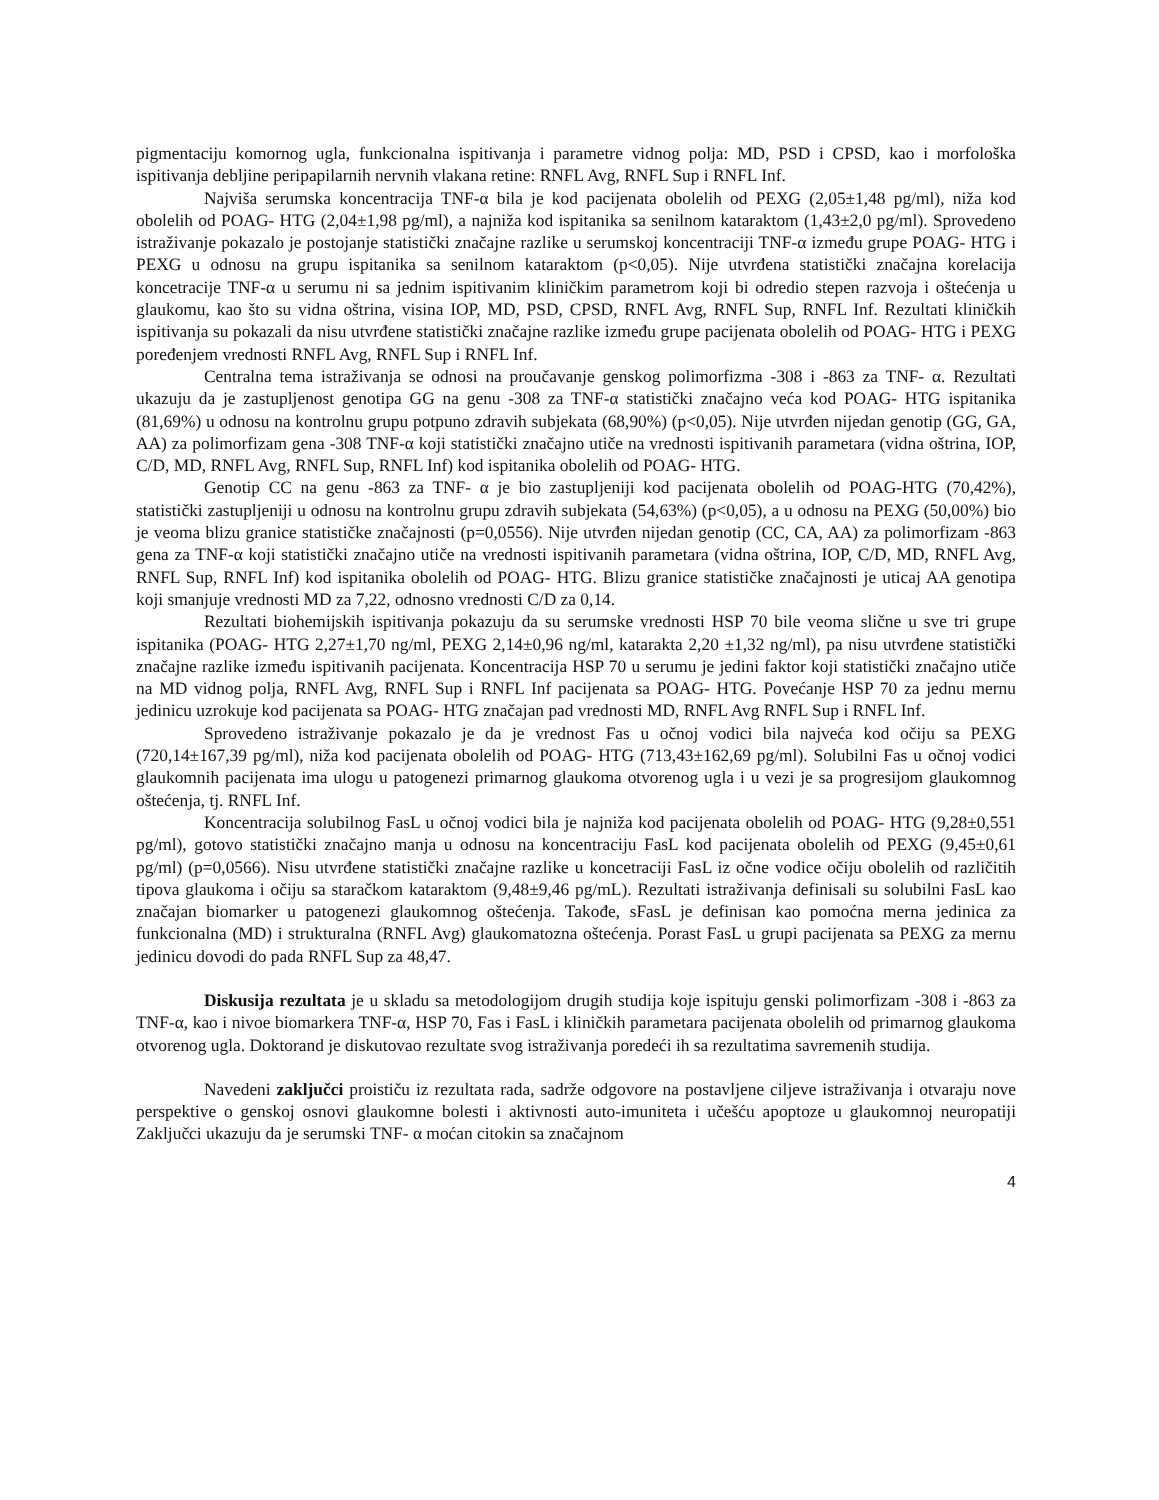pigmentaciju komornog ugla, funkcionalna ispitivanja i parametre vidnog polja: MD, PSD i CPSD, kao i morfološka ispitivanja debljine peripapilarnih nervnih vlakana retine: RNFL Avg, RNFL Sup i RNFL Inf.
Najviša serumska koncentracija TNF-α bila je kod pacijenata obolelih od PEXG (2,05±1,48 pg/ml), niža kod obolelih od POAG- HTG (2,04±1,98 pg/ml), a najniža kod ispitanika sa senilnom kataraktom (1,43±2,0 pg/ml). Sprovedeno istraživanje pokazalo je postojanje statistički značajne razlike u serumskoj koncentraciji TNF-α između grupe POAG- HTG i PEXG u odnosu na grupu ispitanika sa senilnom kataraktom (p<0,05). Nije utvrđena statistički značajna korelacija koncetracije TNF-α u serumu ni sa jednim ispitivanim kliničkim parametrom koji bi odredio stepen razvoja i oštećenja u glaukomu, kao što su vidna oštrina, visina IOP, MD, PSD, CPSD, RNFL Avg, RNFL Sup, RNFL Inf. Rezultati kliničkih ispitivanja su pokazali da nisu utvrđene statistički značajne razlike između grupe pacijenata obolelih od POAG- HTG i PEXG poređenjem vrednosti RNFL Avg, RNFL Sup i RNFL Inf.
Centralna tema istraživanja se odnosi na proučavanje genskog polimorfizma -308 i -863 za TNF- α. Rezultati ukazuju da je zastupljenost genotipa GG na genu -308 za TNF-α statistički značajno veća kod POAG- HTG ispitanika (81,69%) u odnosu na kontrolnu grupu potpuno zdravih subjekata (68,90%) (p<0,05). Nije utvrđen nijedan genotip (GG, GA, AA) za polimorfizam gena -308 TNF-α koji statistički značajno utiče na vrednosti ispitivanih parametara (vidna oštrina, IOP, C/D, MD, RNFL Avg, RNFL Sup, RNFL Inf) kod ispitanika obolelih od POAG- HTG.
Genotip CC na genu -863 za TNF- α je bio zastupljeniji kod pacijenata obolelih od POAG-HTG (70,42%), statistički zastupljeniji u odnosu na kontrolnu grupu zdravih subjekata (54,63%) (p<0,05), a u odnosu na PEXG (50,00%) bio je veoma blizu granice statističke značajnosti (p=0,0556). Nije utvrđen nijedan genotip (CC, CA, AA) za polimorfizam -863 gena za TNF-α koji statistički značajno utiče na vrednosti ispitivanih parametara (vidna oštrina, IOP, C/D, MD, RNFL Avg, RNFL Sup, RNFL Inf) kod ispitanika obolelih od POAG- HTG. Blizu granice statističke značajnosti je uticaj AA genotipa koji smanjuje vrednosti MD za 7,22, odnosno vrednosti C/D za 0,14.
Rezultati biohemijskih ispitivanja pokazuju da su serumske vrednosti HSP 70 bile veoma slične u sve tri grupe ispitanika (POAG- HTG 2,27±1,70 ng/ml, PEXG 2,14±0,96 ng/ml, katarakta 2,20 ±1,32 ng/ml), pa nisu utvrđene statistički značajne razlike između ispitivanih pacijenata. Koncentracija HSP 70 u serumu je jedini faktor koji statistički značajno utiče na MD vidnog polja, RNFL Avg, RNFL Sup i RNFL Inf pacijenata sa POAG- HTG. Povećanje HSP 70 za jednu mernu jedinicu uzrokuje kod pacijenata sa POAG- HTG značajan pad vrednosti MD, RNFL Avg RNFL Sup i RNFL Inf.
Sprovedeno istraživanje pokazalo je da je vrednost Fas u očnoj vodici bila najveća kod očiju sa PEXG (720,14±167,39 pg/ml), niža kod pacijenata obolelih od POAG- HTG (713,43±162,69 pg/ml). Solubilni Fas u očnoj vodici glaukomnih pacijenata ima ulogu u patogenezi primarnog glaukoma otvorenog ugla i u vezi je sa progresijom glaukomnog oštećenja, tj. RNFL Inf.
Koncentracija solubilnog FasL u očnoj vodici bila je najniža kod pacijenata obolelih od POAG- HTG (9,28±0,551 pg/ml), gotovo statistički značajno manja u odnosu na koncentraciju FasL kod pacijenata obolelih od PEXG (9,45±0,61 pg/ml) (p=0,0566). Nisu utvrđene statistički značajne razlike u koncetraciji FasL iz očne vodice očiju obolelih od različitih tipova glaukoma i očiju sa staračkom kataraktom (9,48±9,46 pg/mL). Rezultati istraživanja definisali su solubilni FasL kao značajan biomarker u patogenezi glaukomnog oštećenja. Takođe, sFasL je definisan kao pomoćna merna jedinica za funkcionalna (MD) i strukturalna (RNFL Avg) glaukomatozna oštećenja. Porast FasL u grupi pacijenata sa PEXG za mernu jedinicu dovodi do pada RNFL Sup za 48,47.
Diskusija rezultata je u skladu sa metodologijom drugih studija koje ispituju genski polimorfizam -308 i -863 za TNF-α, kao i nivoe biomarkera TNF-α, HSP 70, Fas i FasL i kliničkih parametara pacijenata obolelih od primarnog glaukoma otvorenog ugla. Doktorand je diskutovao rezultate svog istraživanja poredeći ih sa rezultatima savremenih studija.
Navedeni zaključci proističu iz rezultata rada, sadrže odgovore na postavljene ciljeve istraživanja i otvaraju nove perspektive o genskoj osnovi glaukomne bolesti i aktivnosti auto-imuniteta i učešću apoptoze u glaukomnoj neuropatiji Zaključci ukazuju da je serumski TNF- α moćan citokin sa značajnom
4